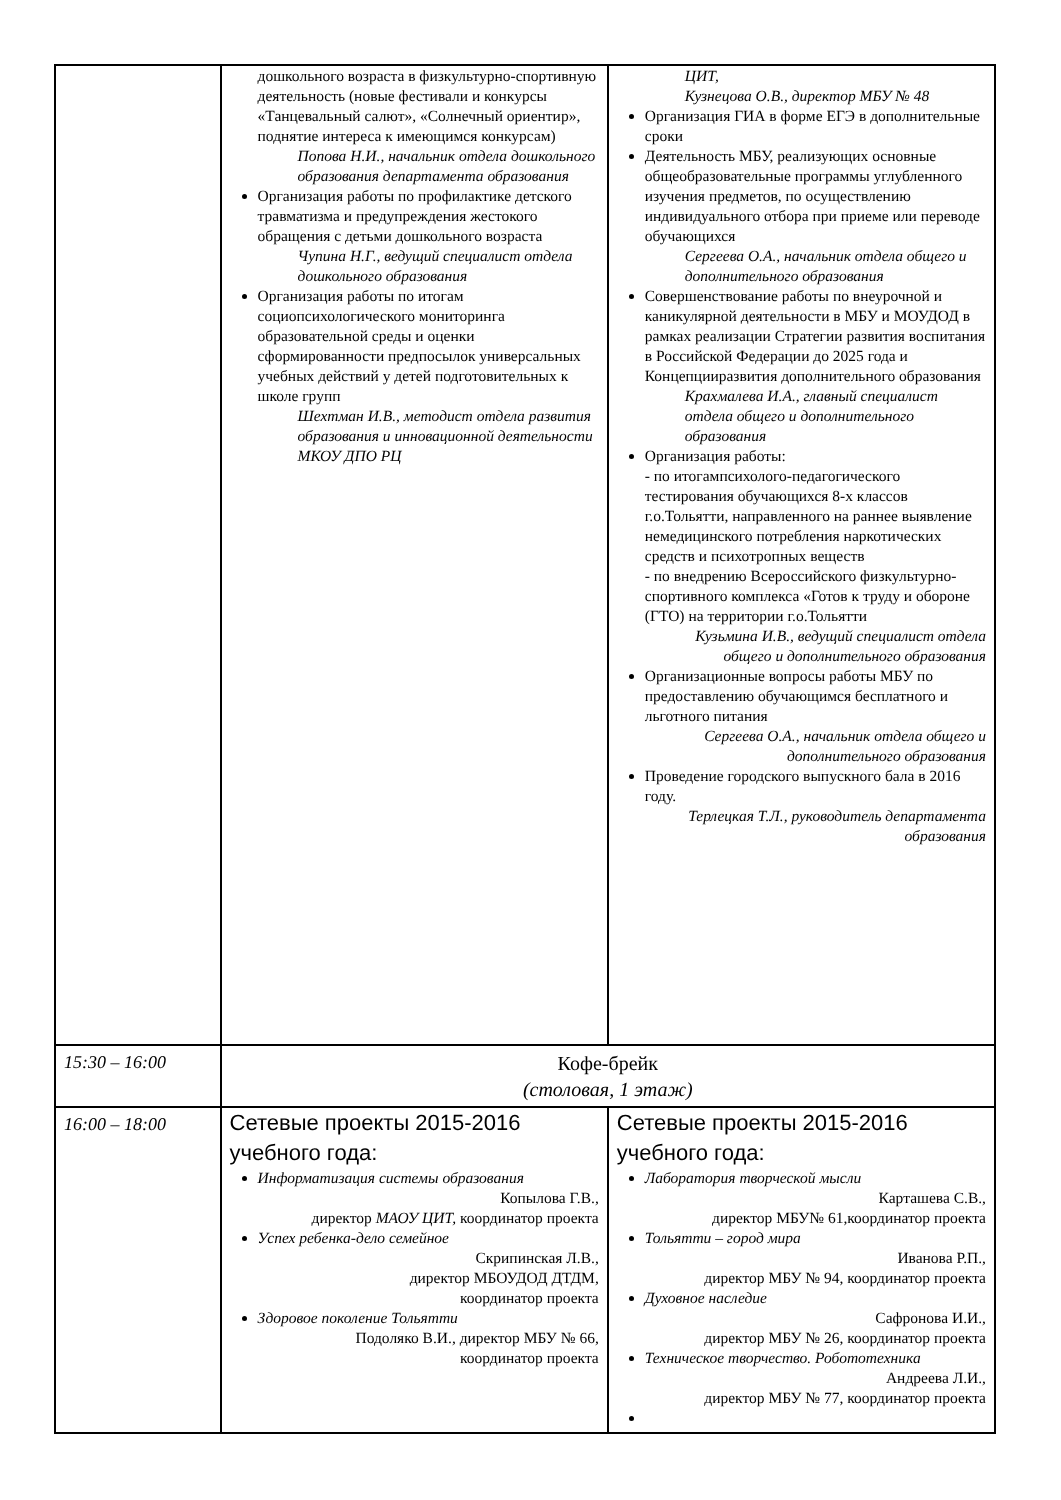| | дошкольного возраста в физкультурно-спортивную деятельность (новые фестивали и конкурсы «Танцевальный салют», «Солнечный ориентир», поднятие интереса к имеющимся конкурсам) Попова Н.И., начальник отдела дошкольного образования департамента образования Организация работы по профилактике детского травматизма и предупреждения жестокого обращения с детьми дошкольного возраста Чупина Н.Г., ведущий специалист отдела дошкольного образования Организация работы по итогам социопсихологического мониторинга образовательной среды и оценки сформированности предпосылок универсальных учебных действий у детей подготовительных к школе групп Шехтман И.В., методист отдела развития образования и инновационной деятельности МКОУ ДПО РЦ | ЦИТ, Кузнецова О.В., директор МБУ № 48 Организация ГИА в форме ЕГЭ в дополнительные сроки Деятельность МБУ, реализующих основные общеобразовательные программы углубленного изучения предметов, по осуществлению индивидуального отбора при приеме или переводе обучающихся Сергеева О.А., начальник отдела общего и дополнительного образования Совершенствование работы по внеурочной и каникулярной деятельности в МБУ и МОУДОД в рамках реализации Стратегии развития воспитания в Российской Федерации до 2025 года и Концепцииразвития дополнительного образования Крахмалева И.А., главный специалист отдела общего и дополнительного образования Организация работы: - по итогампсихолого-педагогического тестирования обучающихся 8-х классов г.о.Тольятти, направленного на раннее выявление немедицинского потребления наркотических средств и психотропных веществ - по внедрению Всероссийского физкультурно-спортивного комплекса «Готов к труду и обороне (ГТО) на территории г.о.Тольятти Кузьмина И.В., ведущий специалист отдела общего и дополнительного образования Организационные вопросы работы МБУ по предоставлению обучающимся бесплатного и льготного питания Сергеева О.А., начальник отдела общего и дополнительного образования Проведение городского выпускного бала в 2016 году. Терлецкая Т.Л., руководитель департамента образования |
| 15:30 – 16:00 | Кофе-брейк (столовая, 1 этаж) | |
| 16:00 – 18:00 | Сетевые проекты 2015-2016 учебного года: Информатизация системы образования Копылова Г.В., директор МАОУ ЦИТ, координатор проекта Успех ребенка-дело семейное Скрипинская Л.В., директор МБОУДОД ДТДМ, координатор проекта Здоровое поколение Тольятти Подоляко В.И., директор МБУ № 66, координатор проекта | Сетевые проекты 2015-2016 учебного года: Лаборатория творческой мысли Карташева С.В., директор МБУ№ 61,координатор проекта Тольятти – город мира Иванова Р.П., директор МБУ № 94, координатор проекта Духовное наследие Сафронова И.И., директор МБУ № 26, координатор проекта Техническое творчество. Робототехника Андреева Л.И., директор МБУ № 77, координатор проекта |